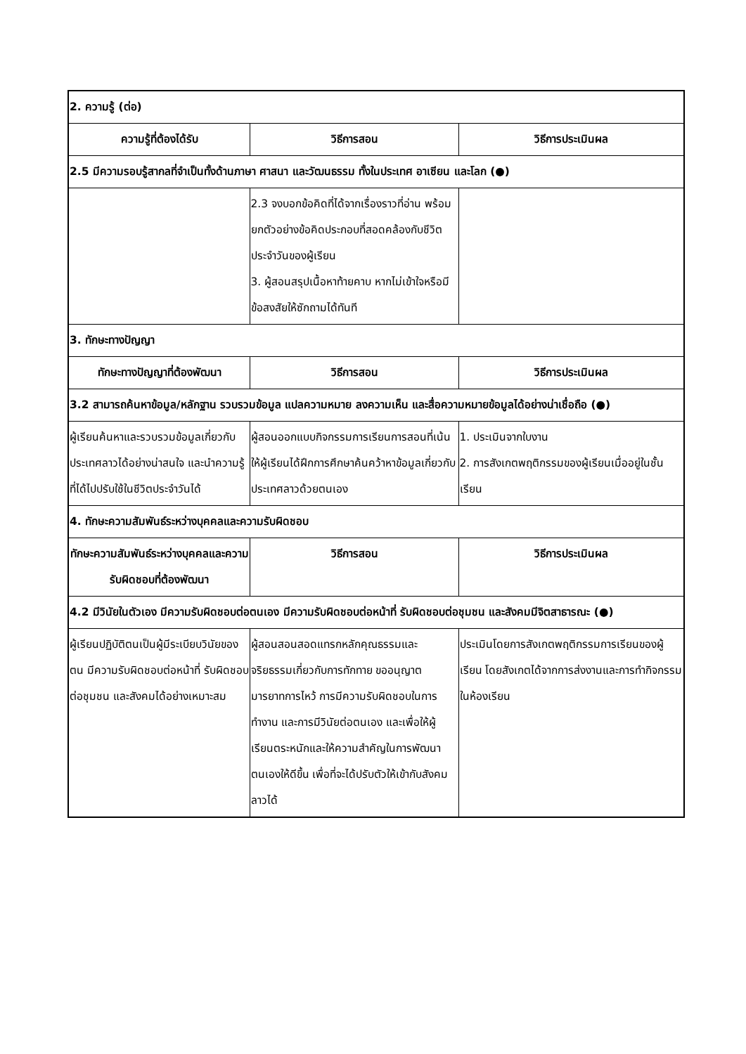| 2. ความรู้ (ต่อ) | | |
| ความรู้ที่ต้องได้รับ | วิธีการสอน | วิธีการประเมินผล |
| 2.5 มีความรอบรู้สากลที่จำเป็นทั้งด้านภาษา ศาสนา และวัฒนธรรม ทั้งในประเทศ อาเซียน และโลก (●) | | |
| | 2.3 จงบอกข้อคิดที่ได้จากเรื่องราวที่อ่าน พร้อมยกตัวอย่างข้อคิดประกอบที่สอดคล้องกับชีวิตประจำวันของผู้เรียน 3. ผู้สอนสรุปเนื้อหาท้ายคาบ หากไม่เข้าใจหรือมีข้อสงสัยให้ซักถามได้ทันที | |
| 3. ทักษะทางปัญญา | | |
| ทักษะทางปัญญาที่ต้องพัฒนา | วิธีการสอน | วิธีการประเมินผล |
| 3.2 สามารถค้นหาข้อมูล/หลักฐาน รวบรวมข้อมูล แปลความหมาย ลงความเห็น และสื่อความหมายข้อมูลได้อย่างน่าเชื่อถือ (●) | | |
| ผู้เรียนค้นหาและรวบรวมข้อมูลเกี่ยวกับประเทศลาวได้อย่างน่าสนใจ และนำความรู้ที่ได้ไปปรับใช้ในชีวิตประจำวันได้ | ผู้สอนออกแบบกิจกรรมการเรียนการสอนที่เน้นให้ผู้เรียนได้ฝึกการศึกษาค้นคว้าหาข้อมูลเกี่ยวกับประเทศลาวด้วยตนเอง | 1. ประเมินจากใบงาน 2. การสังเกตพฤติกรรมของผู้เรียนเมื่ออยู่ในชั้นเรียน |
| 4. ทักษะความสัมพันธ์ระหว่างบุคคลและความรับผิดชอบ | | |
| ทักษะความสัมพันธ์ระหว่างบุคคลและความรับผิดชอบที่ต้องพัฒนา | วิธีการสอน | วิธีการประเมินผล |
| 4.2 มีวินัยในตัวเอง มีความรับผิดชอบต่อตนเอง มีความรับผิดชอบต่อหน้าที่ รับผิดชอบต่อชุมชน และสังคมมีจิตสาธารณะ (●) | | |
| ผู้เรียนปฏิบัติตนเป็นผู้มีระเบียบวินัยของตน มีความรับผิดชอบต่อหน้าที่ รับผิดชอบต่อชุมชน และสังคมได้อย่างเหมาะสม | ผู้สอนสอนสอดแทรกหลักคุณธรรมและจริยธรรมเกี่ยวกับการทักทาย ขออนุญาต มารยาทการไหว้ การมีความรับผิดชอบในการทำงาน และการมีวินัยต่อตนเอง และเพื่อให้ผู้เรียนตระหนักและให้ความสำคัญในการพัฒนาตนเองให้ดีขึ้น เพื่อที่จะได้ปรับตัวให้เข้ากับสังคมลาวได้ | ประเมินโดยการสังเกตพฤติกรรมการเรียนของผู้เรียน โดยสังเกตได้จากการส่งงานและการทำกิจกรรมในห้องเรียน |